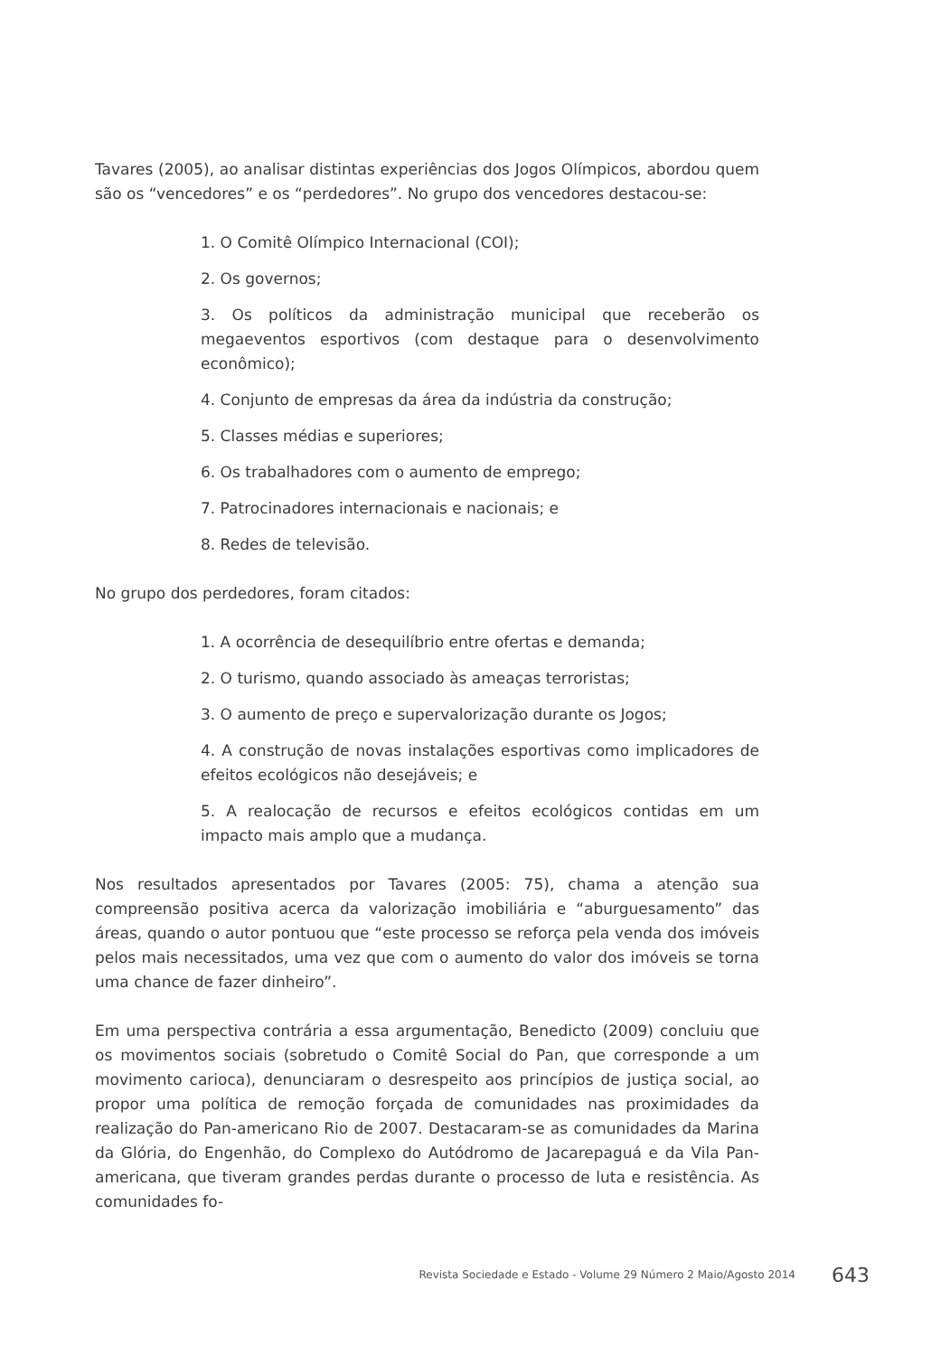Tavares (2005), ao analisar distintas experiências dos Jogos Olímpicos, abordou quem são os “vencedores” e os “perdedores”. No grupo dos vencedores destacou-se:
1. O Comitê Olímpico Internacional (COI);
2. Os governos;
3. Os políticos da administração municipal que receberão os megaeventos esportivos (com destaque para o desenvolvimento econômico);
4. Conjunto de empresas da área da indústria da construção;
5. Classes médias e superiores;
6. Os trabalhadores com o aumento de emprego;
7. Patrocinadores internacionais e nacionais; e
8. Redes de televisão.
No grupo dos perdedores, foram citados:
1. A ocorrência de desequilíbrio entre ofertas e demanda;
2. O turismo, quando associado às ameaças terroristas;
3. O aumento de preço e supervalorização durante os Jogos;
4. A construção de novas instalações esportivas como implicadores de efeitos ecológicos não desejáveis; e
5. A realocação de recursos e efeitos ecológicos contidas em um impacto mais amplo que a mudança.
Nos resultados apresentados por Tavares (2005: 75), chama a atenção sua compreensão positiva acerca da valorização imobiliária e “aburguesamento” das áreas, quando o autor pontuou que “este processo se reforça pela venda dos imóveis pelos mais necessitados, uma vez que com o aumento do valor dos imóveis se torna uma chance de fazer dinheiro”.
Em uma perspectiva contrária a essa argumentação, Benedicto (2009) concluiu que os movimentos sociais (sobretudo o Comitê Social do Pan, que corresponde a um movimento carioca), denunciaram o desrespeito aos princípios de justiça social, ao propor uma política de remoção forçada de comunidades nas proximidades da realização do Pan-americano Rio de 2007. Destacaram-se as comunidades da Marina da Glória, do Engenhão, do Complexo do Autódromo de Jacarepaguá e da Vila Pan-americana, que tiveram grandes perdas durante o processo de luta e resistência. As comunidades fo-
Revista Sociedade e Estado - Volume 29 Número 2 Maio/Agosto 2014 643